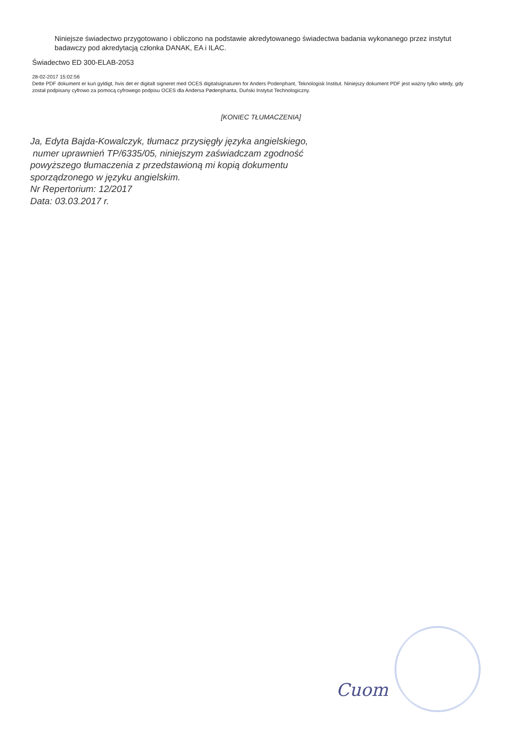Niniejsze świadectwo przygotowano i obliczono na podstawie akredytowanego świadectwa badania wykonanego przez instytut badawczy pod akredytacją członka DANAK, EA i ILAC.
Świadectwo ED 300-ELAB-2053
28-02-2017 15:02:56
Dette PDF dokument er kun gyldigt, hvis det er digitalt signeret med OCES digitalsignaturen for Anders Podenphant, Teknologisk Institut. Niniejszy dokument PDF jest ważny tylko wtedy, gdy został podpisany cyfrowo za pomocą cyfrowego podpisu OCES dla Andersa Pødenphanta, Duński Instytut Technologiczny.
[KONIEC TŁUMACZENIA]
Ja, Edyta Bajda-Kowalczyk, tłumacz przysięgły języka angielskiego,
numer uprawnień TP/6335/05, niniejszym zaświadczam zgodność
powyższego tłumaczenia z przedstawioną mi kopią dokumentu
sporządzonego w języku angielskim.
Nr Repertorium: 12/2017
Data: 03.03.2017 r.
Cuom